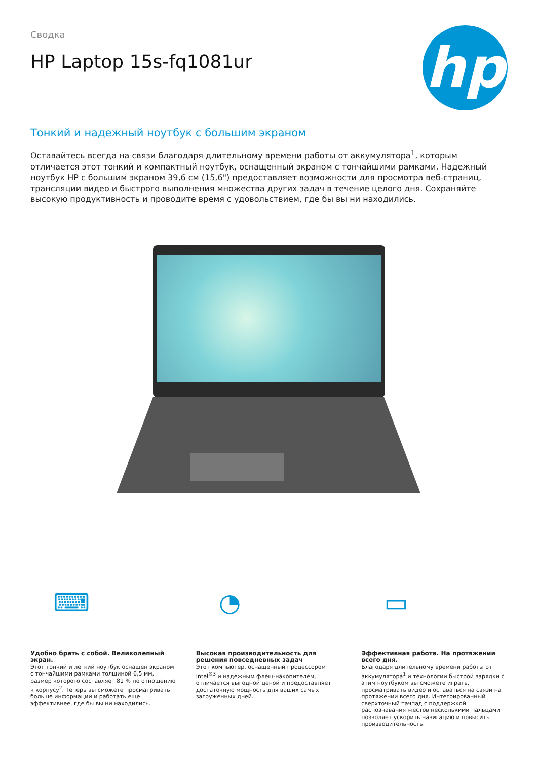Сводка
HP Laptop 15s-fq1081ur
hp
Тонкий и надежный ноутбук с большим экраном
Оставайтесь всегда на связи благодаря длительному времени работы от аккумулятора<sup>1</sup>, которым отличается этот тонкий и компактный ноутбук, оснащенный экраном с тончайшими рамками. Надежный ноутбук HP с большим экраном 39,6 см (15,6") предоставляет возможности для просмотра веб-страниц, трансляции видео и быстрого выполнения множества других задач в течение целого дня. Сохраняйте высокую продуктивность и проводите время с удовольствием, где бы вы ни находились.
⌨
Удобно брать с собой. Великолепный экран.
Этот тонкий и легкий ноутбук оснащен экраном с тончайшими рамками толщиной 6,5 мм, размер которого составляет 81 % по отношению к корпусу<sup>2</sup>. Теперь вы сможете просматривать больше информации и работать еще эффективнее, где бы вы ни находились.
◔
Высокая производительность для решения повседневных задач
Этот компьютер, оснащенный процессором Intel<sup>®3</sup> и надежным флеш-накопителем, отличается выгодной ценой и предоставляет достаточную мощность для ваших самых загруженных дней.
▭
Эффективная работа. На протяжении всего дня.
Благодаря длительному времени работы от аккумулятора<sup>1</sup> и технологии быстрой зарядки с этим ноутбуком вы сможете играть, просматривать видео и оставаться на связи на протяжении всего дня. Интегрированный сверхточный тачпад с поддержкой распознавания жестов несколькими пальцами позволяет ускорить навигацию и повысить производительность.